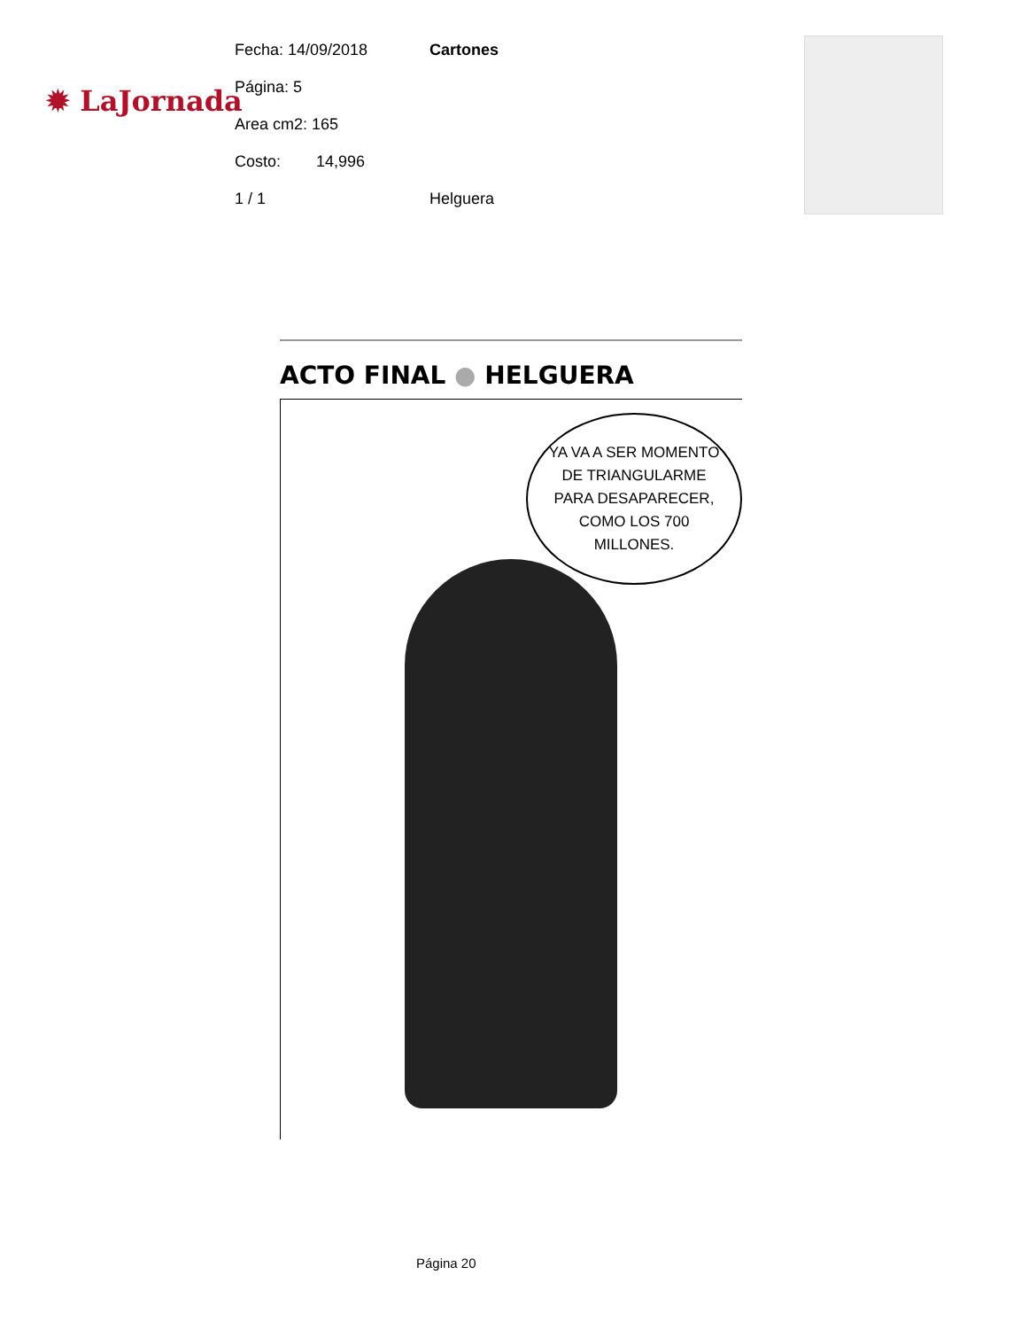✹ LaJornada
Fecha: 14/09/2018 Cartones
Página: 5
Area cm2: 165
Costo: 14,996
1 / 1 Helguera
ACTO FINAL ● HELGUERA
YA VA A SER MOMENTO DE TRIANGULARME PARA DESAPARECER, COMO LOS 700 MILLONES.
Página 20